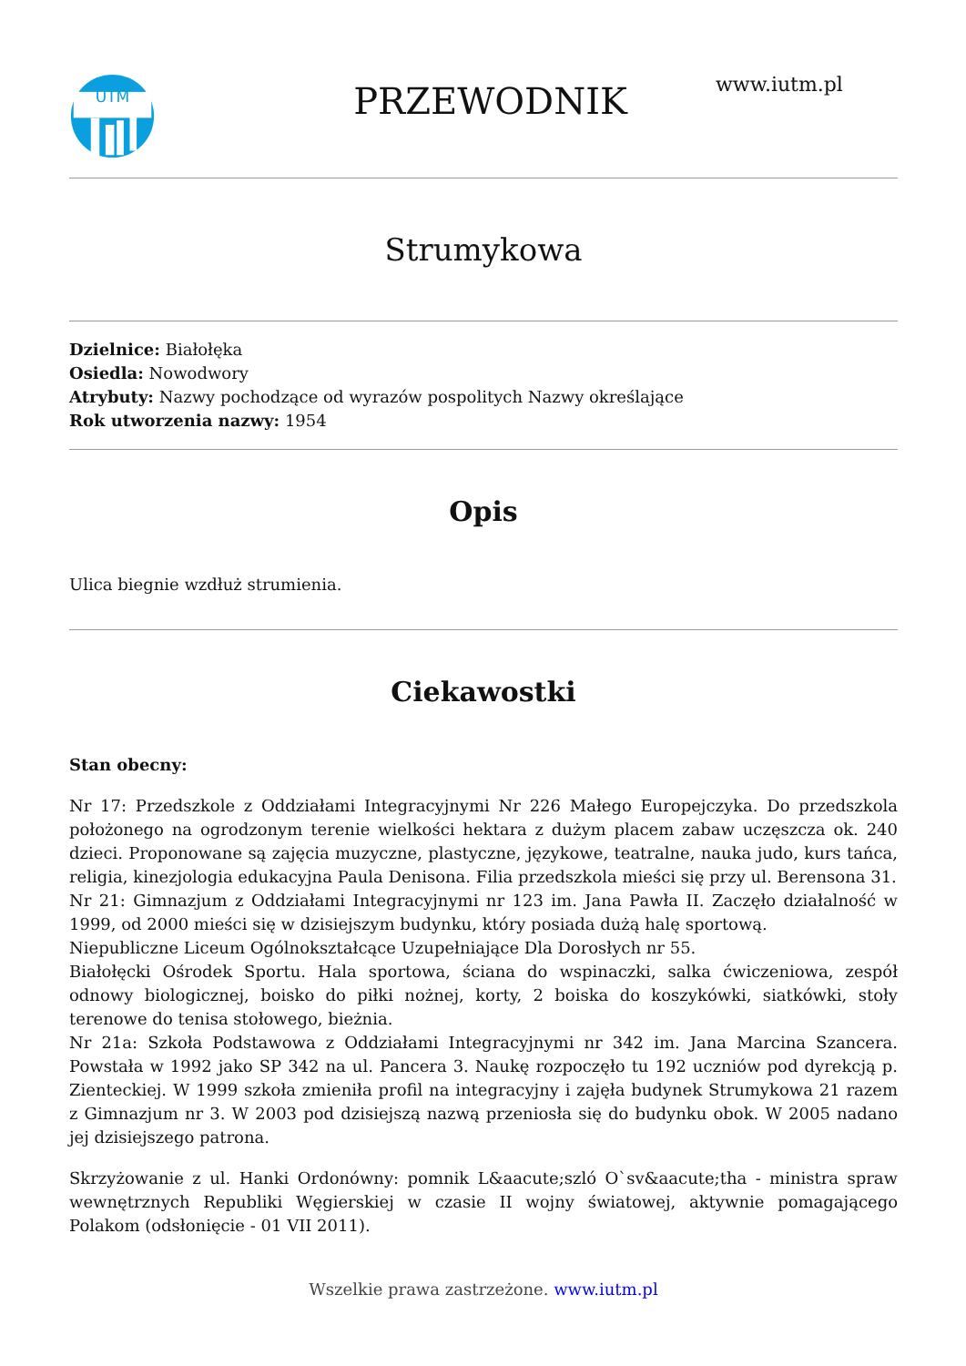UTM
PRZEWODNIK
www.iutm.pl
Strumykowa
Dzielnice: Białołęka
Osiedla: Nowodwory
Atrybuty: Nazwy pochodzące od wyrazów pospolitych Nazwy określające
Rok utworzenia nazwy: 1954
Opis
Ulica biegnie wzdłuż strumienia.
Ciekawostki
Stan obecny:
Nr 17: Przedszkole z Oddziałami Integracyjnymi Nr 226 Małego Europejczyka. Do przedszkola położonego na ogrodzonym terenie wielkości hektara z dużym placem zabaw uczęszcza ok. 240 dzieci. Proponowane są zajęcia muzyczne, plastyczne, językowe, teatralne, nauka judo, kurs tańca, religia, kinezjologia edukacyjna Paula Denisona. Filia przedszkola mieści się przy ul. Berensona 31.
Nr 21: Gimnazjum z Oddziałami Integracyjnymi nr 123 im. Jana Pawła II. Zaczęło działalność w 1999, od 2000 mieści się w dzisiejszym budynku, który posiada dużą halę sportową.
Niepubliczne Liceum Ogólnokształcące Uzupełniające Dla Dorosłych nr 55.
Białołęcki Ośrodek Sportu. Hala sportowa, ściana do wspinaczki, salka ćwiczeniowa, zespół odnowy biologicznej, boisko do piłki nożnej, korty, 2 boiska do koszykówki, siatkówki, stoły terenowe do tenisa stołowego, bieżnia.
Nr 21a: Szkoła Podstawowa z Oddziałami Integracyjnymi nr 342 im. Jana Marcina Szancera. Powstała w 1992 jako SP 342 na ul. Pancera 3. Naukę rozpoczęło tu 192 uczniów pod dyrekcją p. Zienteckiej. W 1999 szkoła zmieniła profil na integracyjny i zajęła budynek Strumykowa 21 razem z Gimnazjum nr 3. W 2003 pod dzisiejszą nazwą przeniosła się do budynku obok. W 2005 nadano jej dzisiejszego patrona.
Skrzyżowanie z ul. Hanki Ordonówny: pomnik L&aacute;szló O`sv&aacute;tha - ministra spraw wewnętrznych Republiki Węgierskiej w czasie II wojny światowej, aktywnie pomagającego Polakom (odsłonięcie - 01 VII 2011).
Wszelkie prawa zastrzeżone. www.iutm.pl